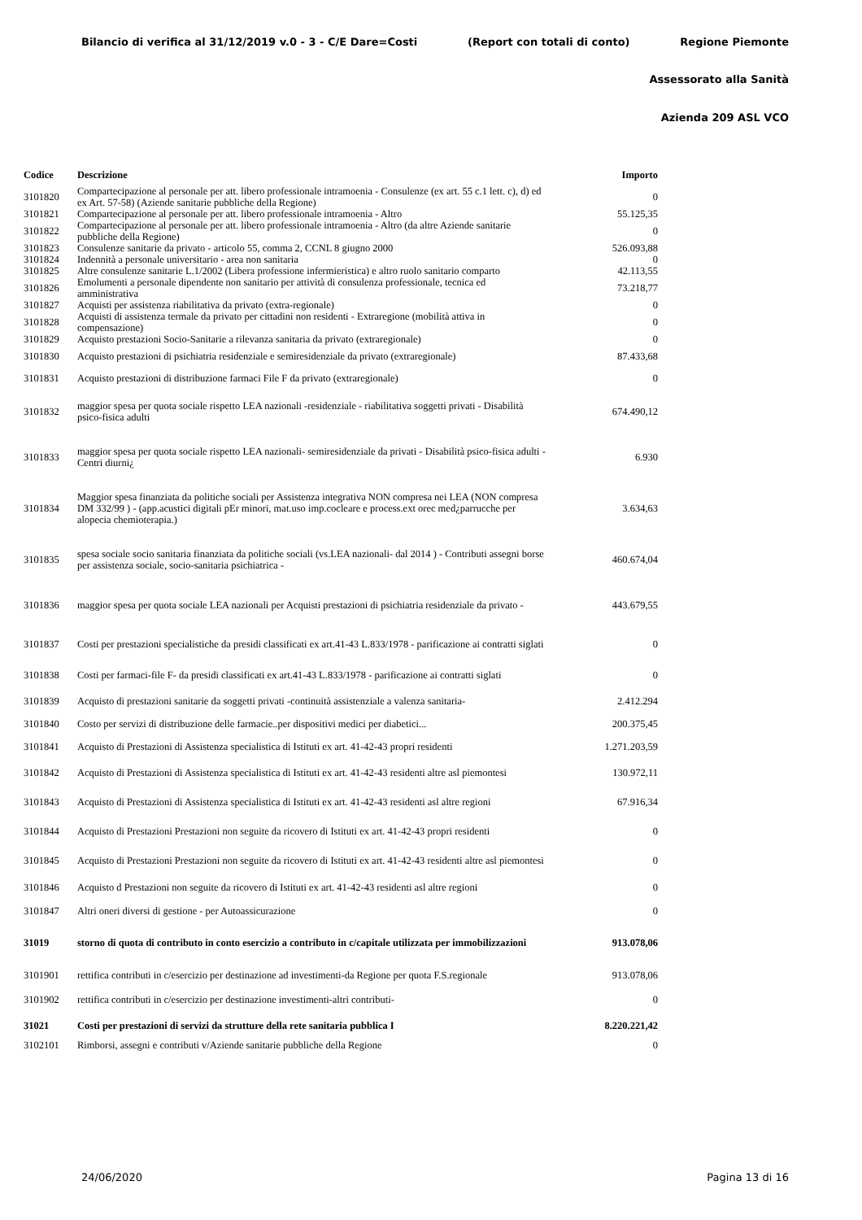Bilancio di verifica al 31/12/2019 v.0 - 3 - C/E Dare=Costi (Report con totali di conto) Regione Piemonte
Assessorato alla Sanità
Azienda 209 ASL VCO
| Codice | Descrizione | Importo |
| --- | --- | --- |
| 3101820 | Compartecipazione al personale per att. libero professionale intramoenia - Consulenze (ex art. 55 c.1 lett. c), d) ed ex Art. 57-58) (Aziende sanitarie pubbliche della Regione) | 0 |
| 3101821 | Compartecipazione al personale per att. libero professionale intramoenia - Altro | 55.125,35 |
| 3101822 | Compartecipazione al personale per att. libero professionale intramoenia - Altro (da altre Aziende sanitarie pubbliche della Regione) | 0 |
| 3101823 | Consulenze sanitarie da privato - articolo 55, comma 2, CCNL 8 giugno 2000 | 526.093,88 |
| 3101824 | Indennità a personale universitario - area non sanitaria | 0 |
| 3101825 | Altre consulenze sanitarie L.1/2002 (Libera professione infermieristica) e altro ruolo sanitario comparto | 42.113,55 |
| 3101826 | Emolumenti a personale dipendente non sanitario per attività di consulenza professionale, tecnica ed amministrativa | 73.218,77 |
| 3101827 | Acquisti per assistenza riabilitativa da privato (extra-regionale) | 0 |
| 3101828 | Acquisti di assistenza termale da privato per cittadini non residenti - Extraregione (mobilità attiva in compensazione) | 0 |
| 3101829 | Acquisto prestazioni Socio-Sanitarie a rilevanza sanitaria da privato (extraregionale) | 0 |
| 3101830 | Acquisto prestazioni di psichiatria residenziale e semiresidenziale da privato (extraregionale) | 87.433,68 |
| 3101831 | Acquisto prestazioni di distribuzione farmaci File F da privato (extraregionale) | 0 |
| 3101832 | maggior spesa per quota sociale rispetto LEA nazionali -residenziale - riabilitativa soggetti privati - Disabilità psico-fisica adulti | 674.490,12 |
| 3101833 | maggior spesa per quota sociale rispetto LEA nazionali- semiresidenziale da privati - Disabilità psico-fisica adulti - Centri diurni¿ | 6.930 |
| 3101834 | Maggior spesa finanziata da politiche sociali per Assistenza integrativa NON compresa nei LEA (NON compresa DM 332/99 ) - (app.acustici digitali pEr minori, mat.uso imp.cocleare e process.ext orec med¿parrucche per alopecia chemioterapia.) | 3.634,63 |
| 3101835 | spesa sociale socio sanitaria finanziata da politiche sociali (vs.LEA nazionali- dal 2014 ) - Contributi assegni borse per assistenza sociale, socio-sanitaria psichiatrica - | 460.674,04 |
| 3101836 | maggior spesa per quota sociale LEA nazionali per Acquisti prestazioni di psichiatria residenziale da privato - | 443.679,55 |
| 3101837 | Costi per prestazioni specialistiche da presidi classificati ex art.41-43 L.833/1978 - parificazione ai contratti siglati | 0 |
| 3101838 | Costi per farmaci-file F- da presidi classificati ex art.41-43 L.833/1978 - parificazione ai contratti siglati | 0 |
| 3101839 | Acquisto di prestazioni sanitarie da soggetti privati -continuità assistenziale a valenza sanitaria- | 2.412.294 |
| 3101840 | Costo per servizi di distribuzione delle farmacie..per dispositivi medici per diabetici... | 200.375,45 |
| 3101841 | Acquisto di Prestazioni di Assistenza specialistica di Istituti ex art. 41-42-43 propri residenti | 1.271.203,59 |
| 3101842 | Acquisto di Prestazioni di Assistenza specialistica di Istituti ex art. 41-42-43 residenti altre asl piemontesi | 130.972,11 |
| 3101843 | Acquisto di Prestazioni di Assistenza specialistica di Istituti ex art. 41-42-43 residenti asl altre regioni | 67.916,34 |
| 3101844 | Acquisto di Prestazioni Prestazioni non seguite da ricovero di Istituti ex art. 41-42-43 propri residenti | 0 |
| 3101845 | Acquisto di Prestazioni Prestazioni non seguite da ricovero di Istituti ex art. 41-42-43 residenti altre asl piemontesi | 0 |
| 3101846 | Acquisto d Prestazioni non seguite da ricovero di Istituti ex art. 41-42-43 residenti asl altre regioni | 0 |
| 3101847 | Altri oneri diversi di gestione - per Autoassicurazione | 0 |
| 31019 | storno di quota di contributo in conto esercizio a contributo in c/capitale utilizzata per immobilizzazioni | 913.078,06 |
| 3101901 | rettifica contributi in c/esercizio per destinazione ad investimenti-da Regione per quota F.S.regionale | 913.078,06 |
| 3101902 | rettifica contributi in c/esercizio per destinazione investimenti-altri contributi- | 0 |
| 31021 | Costi per prestazioni di servizi da strutture della rete sanitaria pubblica I | 8.220.221,42 |
| 3102101 | Rimborsi, assegni e contributi v/Aziende sanitarie pubbliche della Regione | 0 |
24/06/2020 Pagina 13 di 16